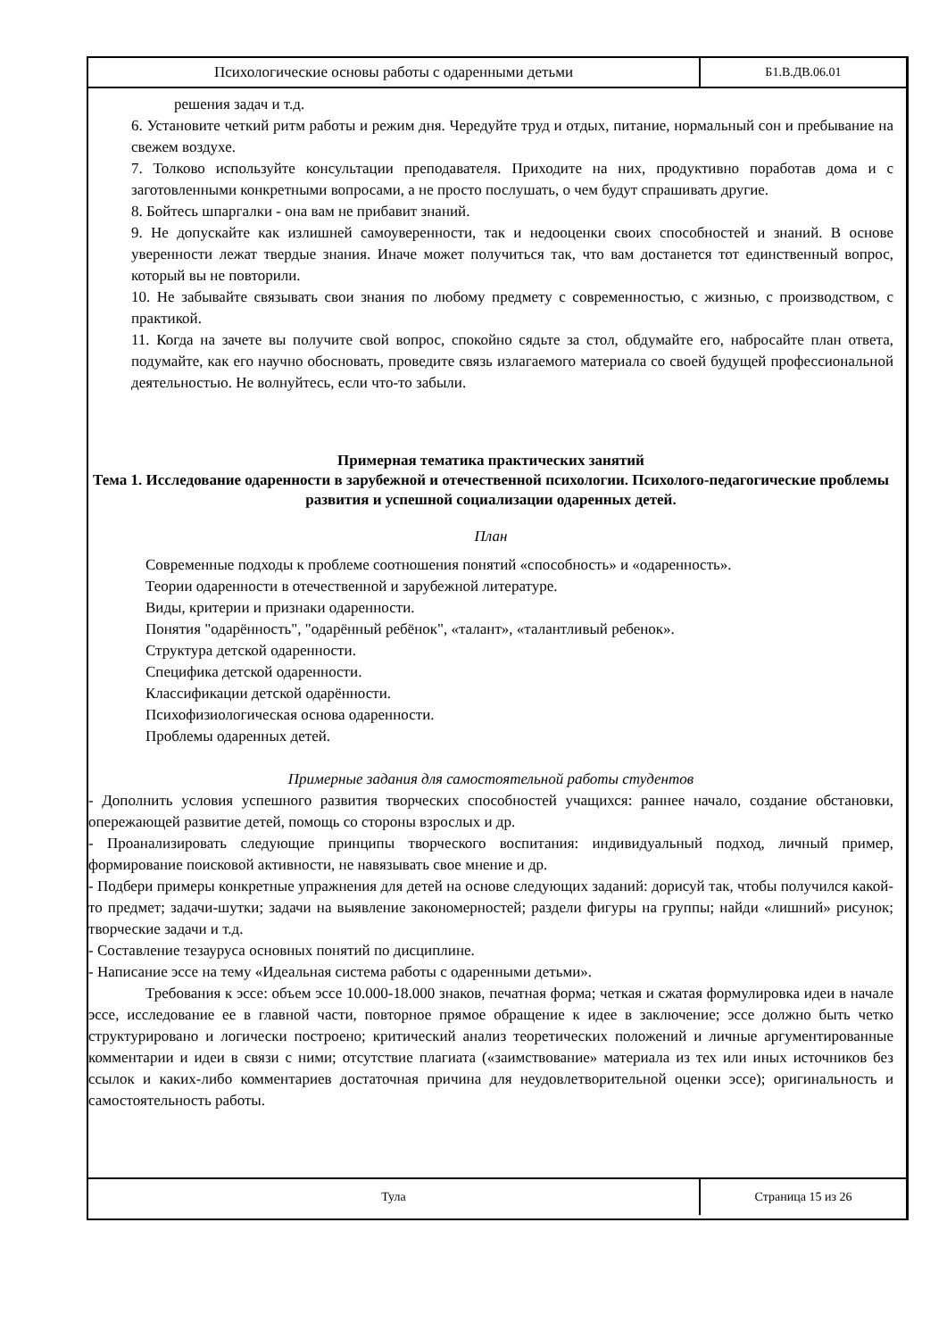Психологические основы работы с одаренными детьми
Б1.В.ДВ.06.01
решения задач и т.д.
6. Установите четкий ритм работы и режим дня. Чередуйте труд и отдых, питание, нормальный сон и пребывание на свежем воздухе.
7. Толково используйте консультации преподавателя. Приходите на них, продуктивно поработав дома и с заготовленными конкретными вопросами, а не просто послушать, о чем будут спрашивать другие.
8. Бойтесь шпаргалки - она вам не прибавит знаний.
9. Не допускайте как излишней самоуверенности, так и недооценки своих способностей и знаний. В основе уверенности лежат твердые знания. Иначе может получиться так, что вам достанется тот единственный вопрос, который вы не повторили.
10. Не забывайте связывать свои знания по любому предмету с современностью, с жизнью, с производством, с практикой.
11. Когда на зачете вы получите свой вопрос, спокойно сядьте за стол, обдумайте его, набросайте план ответа, подумайте, как его научно обосновать, проведите связь излагаемого материала со своей будущей профессиональной деятельностью. Не волнуйтесь, если что-то забыли.
Примерная тематика практических занятий
Тема 1. Исследование одаренности в зарубежной и отечественной психологии. Психолого-педагогические проблемы развития и успешной социализации одаренных детей.
План
Современные подходы к проблеме соотношения понятий «способность» и «одаренность».
Теории одаренности в отечественной и зарубежной литературе.
Виды, критерии и признаки одаренности.
Понятия "одарённость", "одарённый ребёнок", «талант», «талантливый ребенок».
Структура детской одаренности.
Специфика детской одаренности.
Классификации детской одарённости.
Психофизиологическая основа одаренности.
Проблемы одаренных детей.
Примерные задания для самостоятельной работы студентов
- Дополнить условия успешного развития творческих способностей учащихся: раннее начало, создание обстановки, опережающей развитие детей, помощь со стороны взрослых и др.
- Проанализировать следующие принципы творческого воспитания: индивидуальный подход, личный пример, формирование поисковой активности, не навязывать свое мнение и др.
- Подбери примеры конкретные упражнения для детей на основе следующих заданий: дорисуй так, чтобы получился какой-то предмет; задачи-шутки; задачи на выявление закономерностей; раздели фигуры на группы; найди «лишний» рисунок; творческие задачи и т.д.
- Составление тезауруса основных понятий по дисциплине.
- Написание эссе на тему «Идеальная система работы с одаренными детьми».
Требования к эссе: объем эссе 10.000-18.000 знаков, печатная форма; четкая и сжатая формулировка идеи в начале эссе, исследование ее в главной части, повторное прямое обращение к идее в заключение; эссе должно быть четко структурировано и логически построено; критический анализ теоретических положений и личные аргументированные комментарии и идеи в связи с ними; отсутствие плагиата («заимствование» материала из тех или иных источников без ссылок и каких-либо комментариев достаточная причина для неудовлетворительной оценки эссе); оригинальность и самостоятельность работы.
Тула Страница 15 из 26